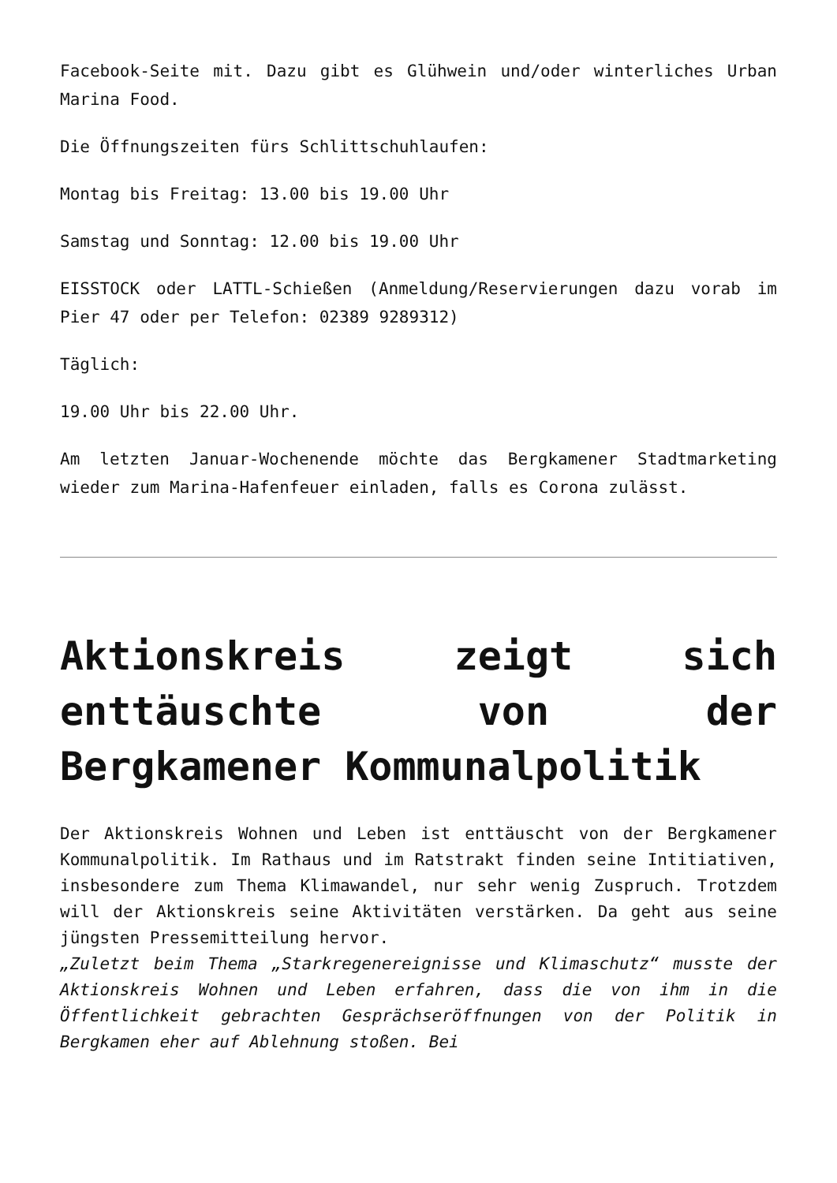Facebook-Seite mit. Dazu gibt es Glühwein und/oder winterliches Urban Marina Food.
Die Öffnungszeiten fürs Schlittschuhlaufen:
Montag bis Freitag: 13.00 bis 19.00 Uhr
Samstag und Sonntag: 12.00 bis 19.00 Uhr
EISSTOCK oder LATTL-Schießen (Anmeldung/Reservierungen dazu vorab im Pier 47 oder per Telefon: 02389 9289312)
Täglich:
19.00 Uhr bis 22.00 Uhr.
Am letzten Januar-Wochenende möchte das Bergkamener Stadtmarketing wieder zum Marina-Hafenfeuer einladen, falls es Corona zulässt.
Aktionskreis zeigt sich enttäuschte von der Bergkamener Kommunalpolitik
Der Aktionskreis Wohnen und Leben ist enttäuscht von der Bergkamener Kommunalpolitik. Im Rathaus und im Ratstrakt finden seine Intitiativen, insbesondere zum Thema Klimawandel, nur sehr wenig Zuspruch. Trotzdem will der Aktionskreis seine Aktivitäten verstärken. Da geht aus seine jüngsten Pressemitteilung hervor.
„Zuletzt beim Thema „Starkregenereignisse und Klimaschutz“ musste der Aktionskreis Wohnen und Leben erfahren, dass die von ihm in die Öffentlichkeit gebrachten Gesprächseröffnungen von der Politik in Bergkamen eher auf Ablehnung stoßen. Bei